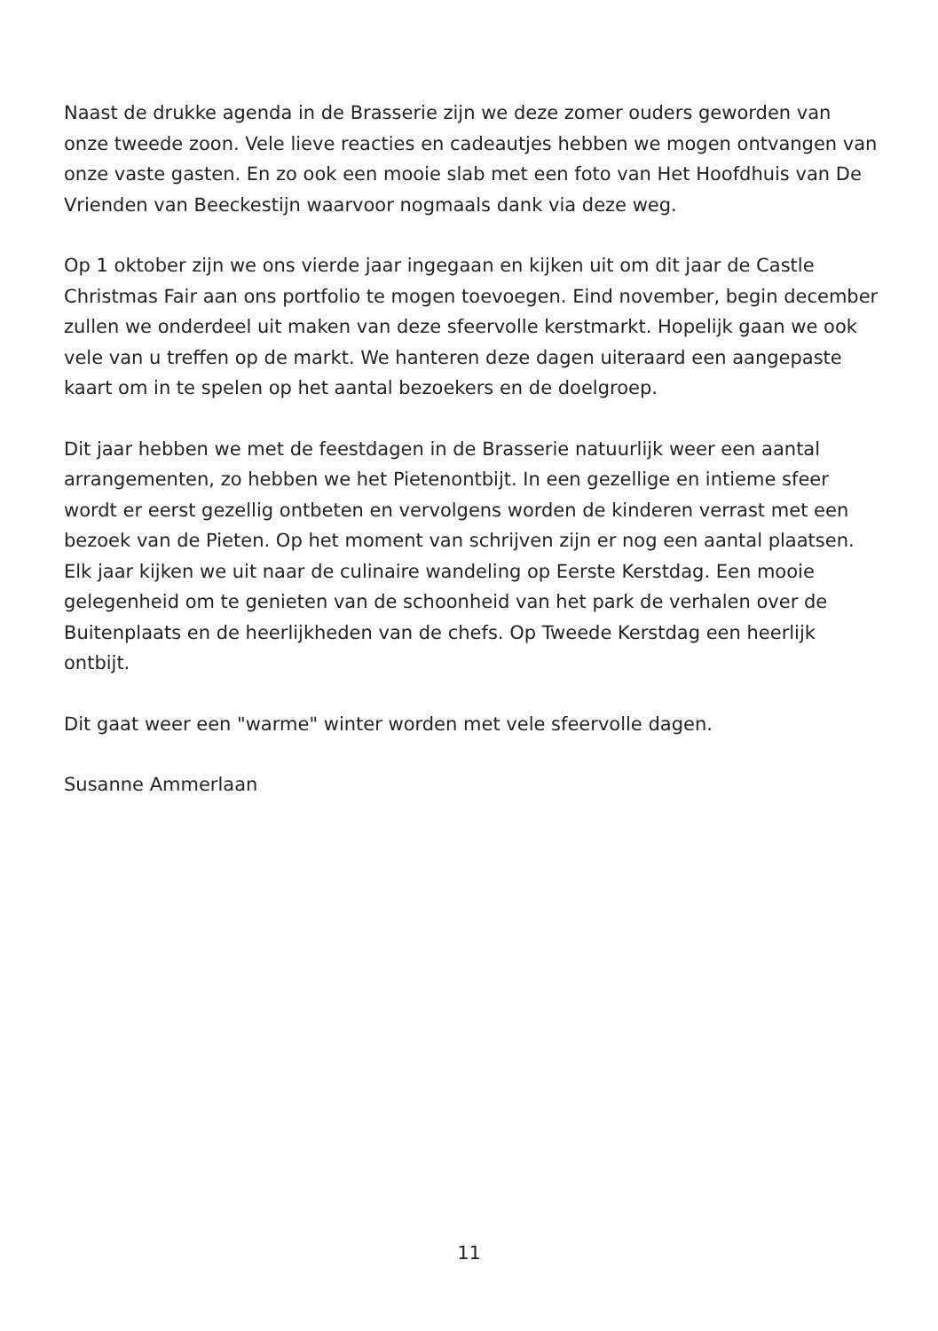Naast de drukke agenda in de Brasserie zijn we deze zomer ouders geworden van onze tweede zoon. Vele lieve reacties en cadeautjes hebben we mogen ontvangen van onze vaste gasten. En zo ook een mooie slab met een foto van Het Hoofdhuis van De Vrienden van Beeckestijn waarvoor nogmaals dank via deze weg.
Op 1 oktober zijn we ons vierde jaar ingegaan en kijken uit om dit jaar de Castle Christmas Fair aan ons portfolio te mogen toevoegen. Eind november, begin december zullen we onderdeel uit maken van deze sfeervolle kerstmarkt. Hopelijk gaan we ook vele van u treffen op de markt. We hanteren deze dagen uiteraard een aangepaste kaart om in te spelen op het aantal bezoekers en de doelgroep.
Dit jaar hebben we met de feestdagen in de Brasserie natuurlijk weer een aantal arrangementen, zo hebben we het Pietenontbijt. In een gezellige en intieme sfeer wordt er eerst gezellig ontbeten en vervolgens worden de kinderen verrast met een bezoek van de Pieten. Op het moment van schrijven zijn er nog een aantal plaatsen. Elk jaar kijken we uit naar de culinaire wandeling op Eerste Kerstdag. Een mooie gelegenheid om te genieten van de schoonheid van het park de verhalen over de Buitenplaats en de heerlijkheden van de chefs. Op Tweede Kerstdag een heerlijk ontbijt.
Dit gaat weer een "warme" winter worden met vele sfeervolle dagen.
Susanne Ammerlaan
11